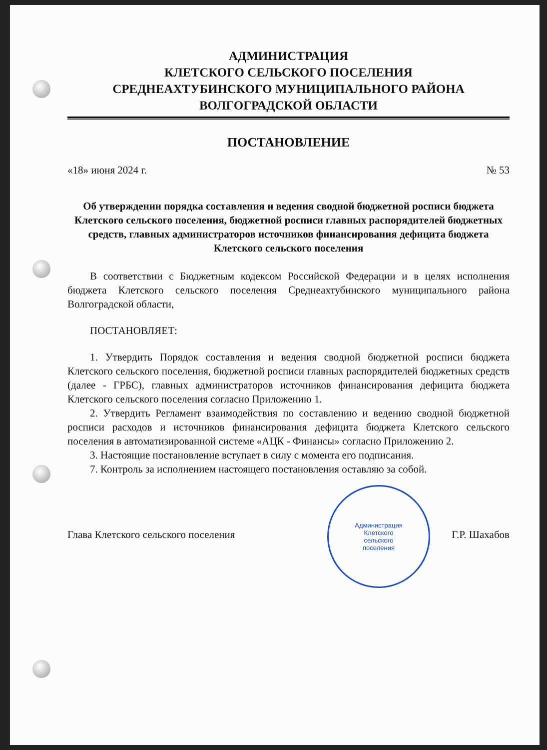АДМИНИСТРАЦИЯ
КЛЕТСКОГО СЕЛЬСКОГО ПОСЕЛЕНИЯ
СРЕДНЕАХТУБИНСКОГО МУНИЦИПАЛЬНОГО РАЙОНА
ВОЛГОГРАДСКОЙ ОБЛАСТИ
ПОСТАНОВЛЕНИЕ
«18» июня 2024 г. № 53
Об утверждении порядка составления и ведения сводной бюджетной росписи бюджета Клетского сельского поселения, бюджетной росписи главных распорядителей бюджетных средств, главных администраторов источников финансирования дефицита бюджета Клетского сельского поселения
В соответствии с Бюджетным кодексом Российской Федерации и в целях исполнения бюджета Клетского сельского поселения Среднеахтубинского муниципального района Волгоградской области,
ПОСТАНОВЛЯЕТ:
1. Утвердить Порядок составления и ведения сводной бюджетной росписи бюджета Клетского сельского поселения, бюджетной росписи главных распорядителей бюджетных средств (далее - ГРБС), главных администраторов источников финансирования дефицита бюджета Клетского сельского поселения согласно Приложению 1.
2. Утвердить Регламент взаимодействия по составлению и ведению сводной бюджетной росписи расходов и источников финансирования дефицита бюджета Клетского сельского поселения в автоматизированной системе «АЦК - Финансы» согласно Приложению 2.
3. Настоящие постановление вступает в силу с момента его подписания.
7. Контроль за исполнением настоящего постановления оставляю за собой.
Глава Клетского сельского поселения Г.Р. Шахабов
Администрация
Клетского
сельского
поселения